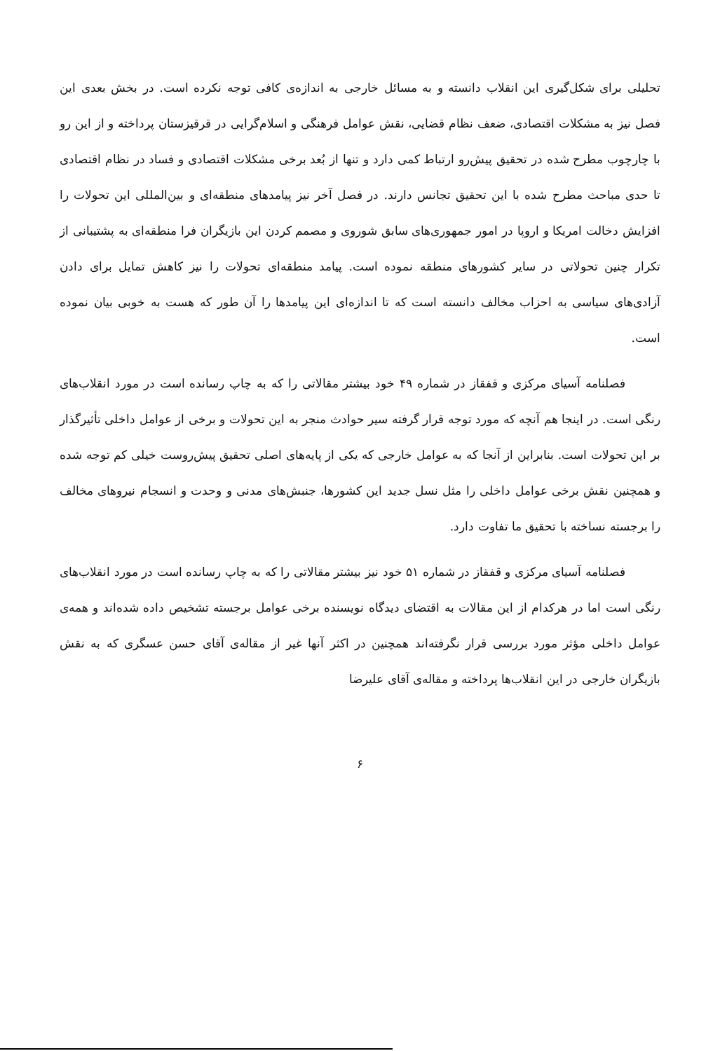تحلیلی برای شکل‌گیری این انقلاب دانسته و به مسائل خارجی به اندازه‌ی کافی توجه نکرده است. در بخش بعدی این فصل نیز به مشکلات اقتصادی، ضعف نظام قضایی، نقش عوامل فرهنگی و اسلام‌گرایی در قرقیزستان پرداخته و از این رو با چارچوب مطرح شده در تحقیق پیش‌رو ارتباط کمی دارد و تنها از بُعد برخی مشکلات اقتصادی و فساد در نظام اقتصادی تا حدی مباحث مطرح شده با این تحقیق تجانس دارند. در فصل آخر نیز پیامدهای منطقه‌ای و بین‌المللی این تحولات را افزایش دخالت امریکا و اروپا در امور جمهوری‌های سابق شوروی و مصمم کردن این بازیگران فرا منطقه‌ای به پشتیبانی از تکرار چنین تحولاتی در سایر کشورهای منطقه نموده است. پیامد منطقه‌ای تحولات را نیز کاهش تمایل برای دادن آزادی‌های سیاسی به احزاب مخالف دانسته است که تا اندازه‌ای این پیامدها را آن طور که هست به خوبی بیان نموده است.
فصلنامه آسیای مرکزی و قفقاز در شماره ۴۹ خود بیشتر مقالاتی را که به چاپ رسانده است در مورد انقلاب‌های رنگی است. در اینجا هم آنچه که مورد توجه قرار گرفته سیر حوادث منجر به این تحولات و برخی از عوامل داخلی تأثیرگذار بر این تحولات است. بنابراین از آنجا که به عوامل خارجی که یکی از پایه‌های اصلی تحقیق پیش‌روست خیلی کم توجه شده و همچنین نقش برخی عوامل داخلی را مثل نسل جدید این کشورها، جنبش‌های مدنی و وحدت و انسجام نیروهای مخالف را برجسته نساخته با تحقیق ما تفاوت دارد.
فصلنامه آسیای مرکزی و قفقاز در شماره ۵۱ خود نیز بیشتر مقالاتی را که به چاپ رسانده است در مورد انقلاب‌های رنگی است اما در هرکدام از این مقالات به اقتضای دیدگاه نویسنده برخی عوامل برجسته تشخیص داده شده‌اند و همه‌ی عوامل داخلی مؤثر مورد بررسی قرار نگرفته‌اند همچنین در اکثر آنها غیر از مقاله‌ی آقای حسن عسگری که به نقش بازیگران خارجی در این انقلاب‌ها پرداخته و مقاله‌ی آقای علیرضا
۶